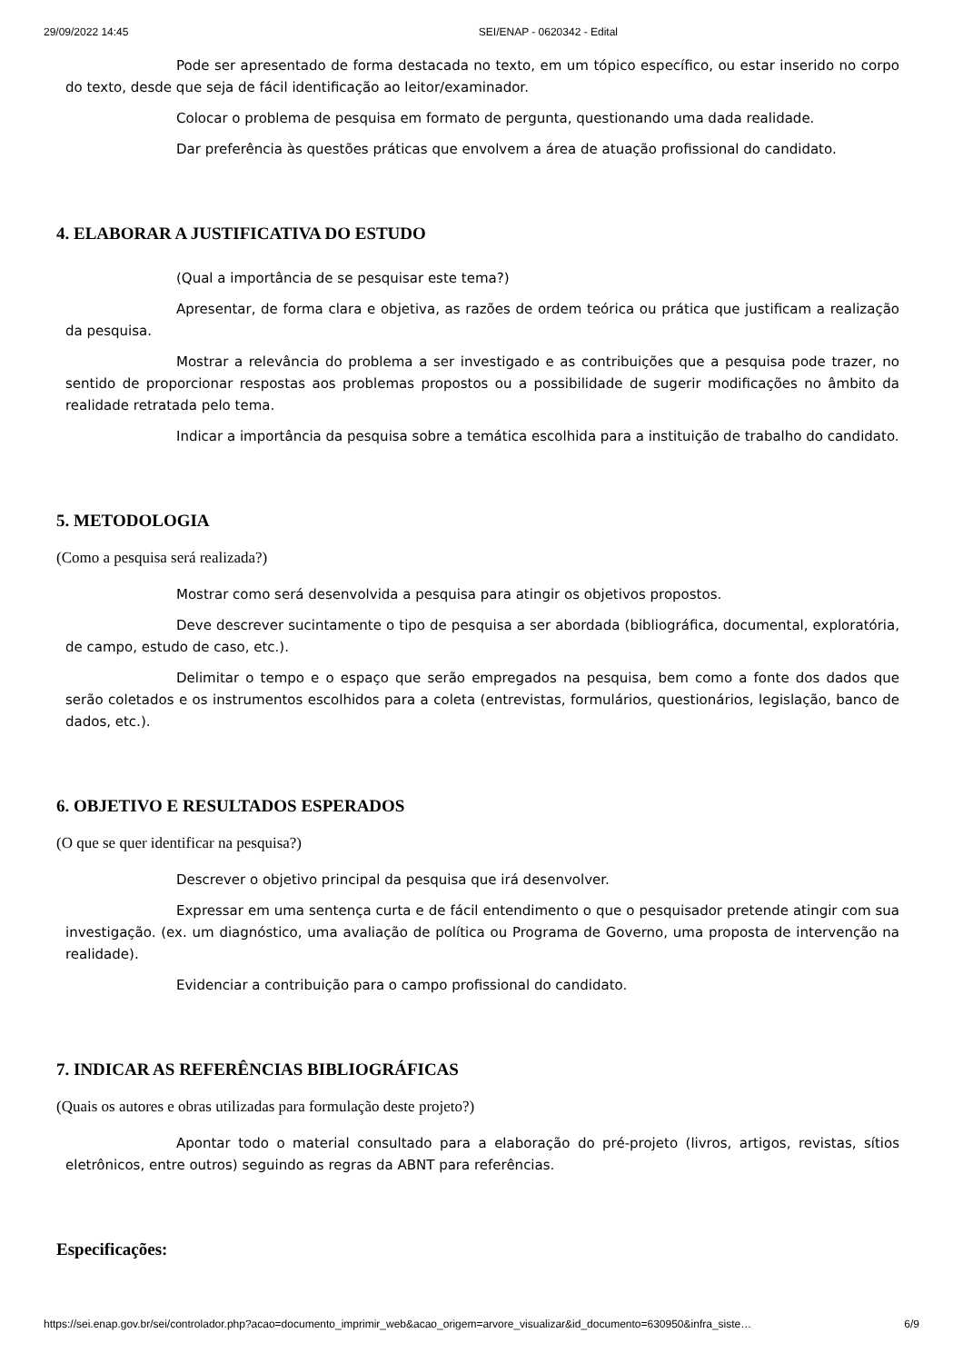29/09/2022 14:45 SEI/ENAP - 0620342 - Edital
Pode ser apresentado de forma destacada no texto, em um tópico específico, ou estar inserido no corpo do texto, desde que seja de fácil identificação ao leitor/examinador.
Colocar o problema de pesquisa em formato de pergunta, questionando uma dada realidade.
Dar preferência às questões práticas que envolvem a área de atuação profissional do candidato.
4. ELABORAR A JUSTIFICATIVA DO ESTUDO
(Qual a importância de se pesquisar este tema?)
Apresentar, de forma clara e objetiva, as razões de ordem teórica ou prática que justificam a realização da pesquisa.
Mostrar a relevância do problema a ser investigado e as contribuições que a pesquisa pode trazer, no sentido de proporcionar respostas aos problemas propostos ou a possibilidade de sugerir modificações no âmbito da realidade retratada pelo tema.
Indicar a importância da pesquisa sobre a temática escolhida para a instituição de trabalho do candidato.
5. METODOLOGIA
(Como a pesquisa será realizada?)
Mostrar como será desenvolvida a pesquisa para atingir os objetivos propostos.
Deve descrever sucintamente o tipo de pesquisa a ser abordada (bibliográfica, documental, exploratória, de campo, estudo de caso, etc.).
Delimitar o tempo e o espaço que serão empregados na pesquisa, bem como a fonte dos dados que serão coletados e os instrumentos escolhidos para a coleta (entrevistas, formulários, questionários, legislação, banco de dados, etc.).
6. OBJETIVO E RESULTADOS ESPERADOS
(O que se quer identificar na pesquisa?)
Descrever o objetivo principal da pesquisa que irá desenvolver.
Expressar em uma sentença curta e de fácil entendimento o que o pesquisador pretende atingir com sua investigação. (ex. um diagnóstico, uma avaliação de política ou Programa de Governo, uma proposta de intervenção na realidade).
Evidenciar a contribuição para o campo profissional do candidato.
7. INDICAR AS REFERÊNCIAS BIBLIOGRÁFICAS
(Quais os autores e obras utilizadas para formulação deste projeto?)
Apontar todo o material consultado para a elaboração do pré-projeto (livros, artigos, revistas, sítios eletrônicos, entre outros) seguindo as regras da ABNT para referências.
Especificações:
https://sei.enap.gov.br/sei/controlador.php?acao=documento_imprimir_web&acao_origem=arvore_visualizar&id_documento=630950&infra_siste… 6/9